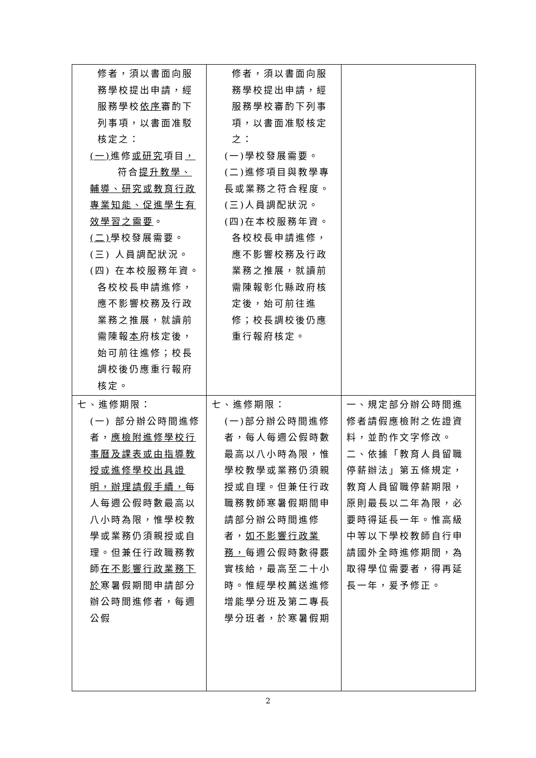| 修者，須以書面向服務學校提出申請，經服務學校 依序 審酌下列事項，以書面准駁核定之： (一) 進修 或研究 項目 ， 符合 提升教學、輔導、研究或教育行政專業知能、促進學生有效學習之需要 。 (二) 學校發展需要。 (三) 人員調配狀況。 (四) 在本校服務年資。 各校校長申請進修，應不影響校務及行政業務之推展，就讀前需陳報 本 府核定後，始可前往進修；校長調校後仍應重行報府核定。 | 修者，須以書面向服務學校提出申請，經服務學校審酌下列事項，以書面准駁核定之： (一)學校發展需要。 (二)進修項目與教學專長或業務之符合程度。 (三)人員調配狀況。 (四)在本校服務年資。 各校校長申請進修，應不影響校務及行政業務之推展，就讀前需陳報彰化縣政府核定後，始可前往進修；校長調校後仍應重行報府核定。 | |
| 七、進修期限： (一) 部分辦公時間進修者， 應檢附進修學校行事曆及課表或由指導教授或進修學校出具證明，辦理請假手續， 每人每週公假時數最高以八小時為限，惟學校教學或業務仍須親授或自理。但兼任行政職務教師 在不影響行政業務下於 寒暑假期間申請部分辦公時間進修者，每週公假 | 七、進修期限： (一)部分辦公時間進修者，每人每週公假時數最高以八小時為限，惟學校教學或業務仍須親授或自理。但兼任行政職務教師寒暑假期間申請部分辦公時間進修者， 如不影響行政業務， 每週公假時數得覈實核給，最高至二十小時。惟經學校薦送進修增能學分班及第二專長學分班者，於寒暑假期 | 一、規定部分辦公時間進修者請假應檢附之佐證資料，並酌作文字修改。 二、依據「教育人員留職停薪辦法」第五條規定，教育人員留職停薪期限，原則最長以二年為限，必要時得延長一年。惟高級中等以下學校教師自行申請國外全時進修期間，為取得學位需要者，得再延長一年，爰予修正。 |
2